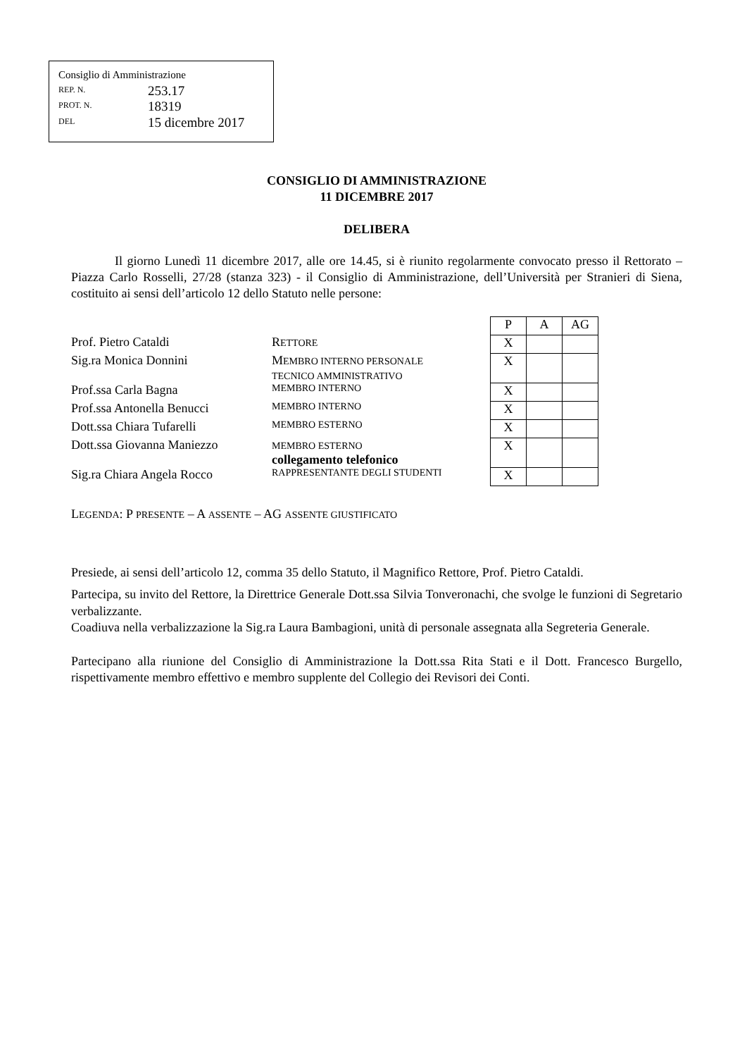Consiglio di Amministrazione
REP. N. 253.17
PROT. N. 18319
DEL 15 dicembre 2017
CONSIGLIO DI AMMINISTRAZIONE
11 DICEMBRE 2017
DELIBERA
Il giorno Lunedì 11 dicembre 2017, alle ore 14.45, si è riunito regolarmente convocato presso il Rettorato – Piazza Carlo Rosselli, 27/28 (stanza 323) - il Consiglio di Amministrazione, dell’Università per Stranieri di Siena, costituito ai sensi dell’articolo 12 dello Statuto nelle persone:
| | | P | A | AG |
| Prof. Pietro Cataldi | R ETTORE | X | | |
| Sig.ra Monica Donnini | M EMBRO INTERNO PERSONALE TECNICO AMMINISTRATIVO | X | | |
| Prof.ssa Carla Bagna | MEMBRO INTERNO | X | | |
| Prof.ssa Antonella Benucci | MEMBRO INTERNO | X | | |
| Dott.ssa Chiara Tufarelli | MEMBRO ESTERNO | X | | |
| Dott.ssa Giovanna Maniezzo | MEMBRO ESTERNO collegamento telefonico | X | | |
| Sig.ra Chiara Angela Rocco | RAPPRESENTANTE DEGLI STUDENTI | X | | |
LEGENDA: P PRESENTE – A ASSENTE – AG ASSENTE GIUSTIFICATO
Presiede, ai sensi dell’articolo 12, comma 35 dello Statuto, il Magnifico Rettore, Prof. Pietro Cataldi.
Partecipa, su invito del Rettore, la Direttrice Generale Dott.ssa Silvia Tonveronachi, che svolge le funzioni di Segretario verbalizzante.
Coadiuva nella verbalizzazione la Sig.ra Laura Bambagioni, unità di personale assegnata alla Segreteria Generale.
Partecipano alla riunione del Consiglio di Amministrazione la Dott.ssa Rita Stati e il Dott. Francesco Burgello, rispettivamente membro effettivo e membro supplente del Collegio dei Revisori dei Conti.